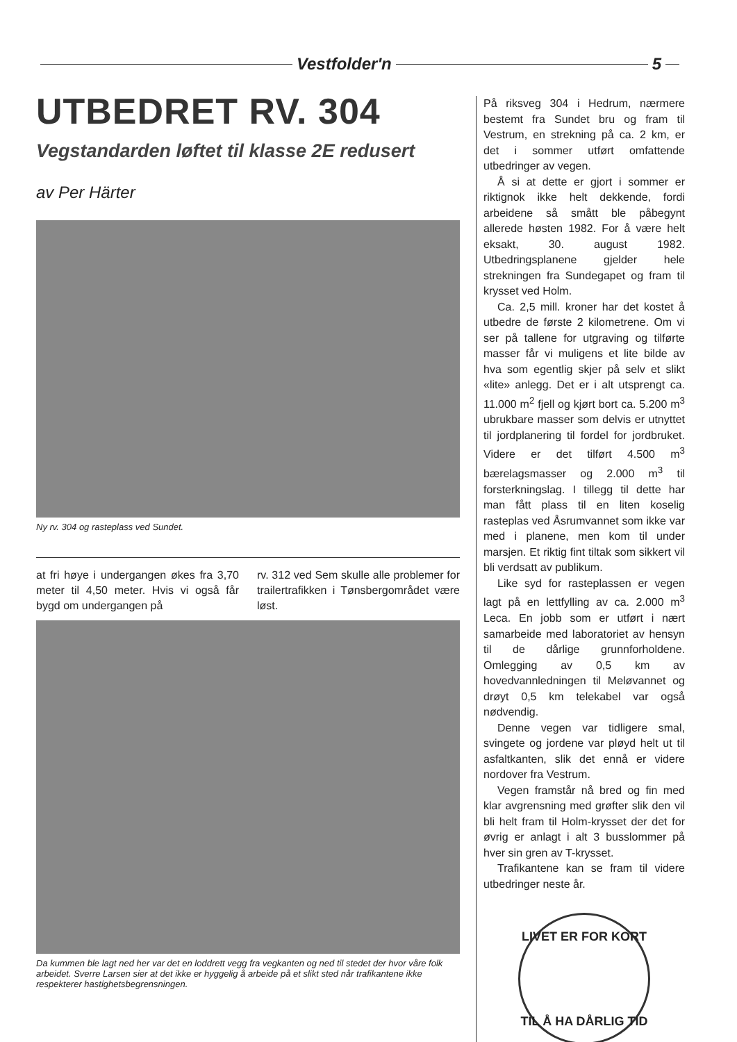Vestfolder'n 5
UTBEDRET RV. 304
Vegstandarden løftet til klasse 2E redusert
av Per Härter
Ny rv. 304 og rasteplass ved Sundet.
at fri høye i undergangen økes fra 3,70 meter til 4,50 meter. Hvis vi også får bygd om undergangen på
rv. 312 ved Sem skulle alle problemer for trailertrafikken i Tønsbergområdet være løst.
Da kummen ble lagt ned her var det en loddrett vegg fra vegkanten og ned til stedet der hvor våre folk arbeidet. Sverre Larsen sier at det ikke er hyggelig å arbeide på et slikt sted når trafikantene ikke respekterer hastighetsbegrensningen.
På riksveg 304 i Hedrum, nærmere bestemt fra Sundet bru og fram til Vestrum, en strekning på ca. 2 km, er det i sommer utført omfattende utbedringer av vegen.
Å si at dette er gjort i sommer er riktignok ikke helt dekkende, fordi arbeidene så smått ble påbegynt allerede høsten 1982. For å være helt eksakt, 30. august 1982. Utbedringsplanene gjelder hele strekningen fra Sundegapet og fram til krysset ved Holm.
Ca. 2,5 mill. kroner har det kostet å utbedre de første 2 kilometrene. Om vi ser på tallene for utgraving og tilførte masser får vi muligens et lite bilde av hva som egentlig skjer på selv et slikt «lite» anlegg. Det er i alt utsprengt ca. 11.000 m<sup>2</sup> fjell og kjørt bort ca. 5.200 m<sup>3</sup> ubrukbare masser som delvis er utnyttet til jordplanering til fordel for jordbruket. Videre er det tilført 4.500 m<sup>3</sup> bærelagsmasser og 2.000 m<sup>3</sup> til forsterkningslag. I tillegg til dette har man fått plass til en liten koselig rasteplas ved Åsrumvannet som ikke var med i planene, men kom til under marsjen. Et riktig fint tiltak som sikkert vil bli verdsatt av publikum.
Like syd for rasteplassen er vegen lagt på en lettfylling av ca. 2.000 m<sup>3</sup> Leca. En jobb som er utført i nært samarbeide med laboratoriet av hensyn til de dårlige grunnforholdene. Omlegging av 0,5 km av hovedvannledningen til Meløvannet og drøyt 0,5 km telekabel var også nødvendig.
Denne vegen var tidligere smal, svingete og jordene var pløyd helt ut til asfaltkanten, slik det ennå er videre nordover fra Vestrum.
Vegen framstår nå bred og fin med klar avgrensning med grøfter slik den vil bli helt fram til Holm-krysset der det for øvrig er anlagt i alt 3 busslommer på hver sin gren av T-krysset.
Trafikantene kan se fram til videre utbedringer neste år.
LIVET ER FOR KORT
TIL Å HA DÅRLIG TID